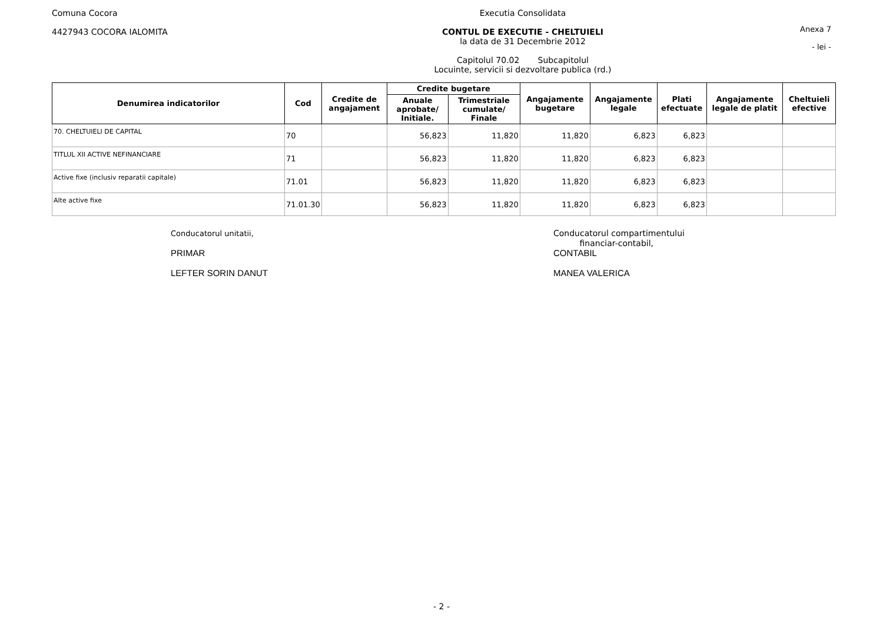Comuna Cocora
4427943 COCORA IALOMITA
Executia Consolidata
CONTUL DE EXECUTIE - CHELTUIELI
la data de 31 Decembrie 2012
Capitolul 70.02 Subcapitolul
Locuinte, servicii si dezvoltare publica (rd.)
Anexa 7
- lei -
| Denumirea indicatorilor | Cod | Credite de angajament | Credite bugetare | | Angajamente bugetare | Angajamente legale | Plati efectuate | Angajamente legale de platit | Cheltuieli efective |
| --- | --- | --- | --- | --- | --- | --- | --- | --- | --- |
| | | | Anuale aprobate/ Initiale. | Trimestriale cumulate/ Finale | | | | | |
| 70. CHELTUIELI DE CAPITAL | 70 | | 56,823 | 11,820 | 11,820 | 6,823 | 6,823 | | |
| TITLUL XII ACTIVE NEFINANCIARE | 71 | | 56,823 | 11,820 | 11,820 | 6,823 | 6,823 | | |
| Active fixe (inclusiv reparatii capitale) | 71.01 | | 56,823 | 11,820 | 11,820 | 6,823 | 6,823 | | |
| Alte active fixe | 71.01.30 | | 56,823 | 11,820 | 11,820 | 6,823 | 6,823 | | |
Conducatorul unitatii,
PRIMAR
LEFTER SORIN DANUT
Conducatorul compartimentului
financiar-contabil,
CONTABIL
MANEA VALERICA
- 2 -